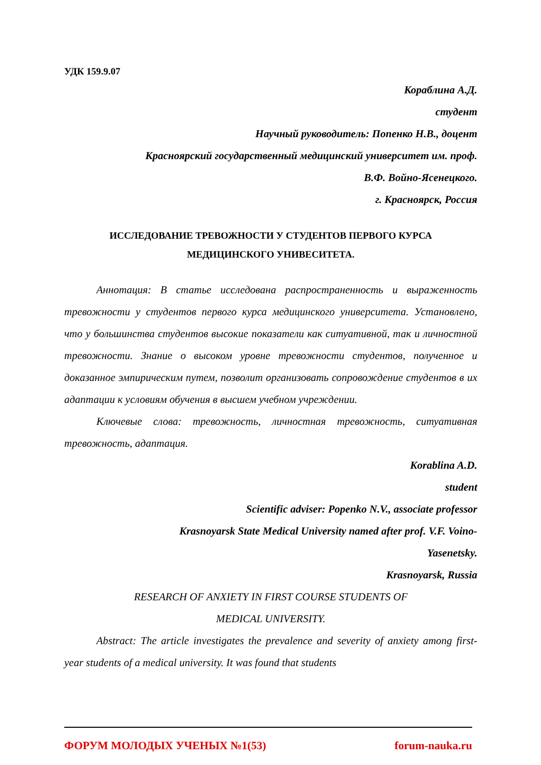УДК 159.9.07
Кораблина А.Д.
студент
Научный руководитель: Попенко Н.В., доцент
Красноярский государственный медицинский университет им. проф.
В.Ф. Войно-Ясенецкого.
г. Красноярск, Россия
ИССЛЕДОВАНИЕ ТРЕВОЖНОСТИ У СТУДЕНТОВ ПЕРВОГО КУРСА
МЕДИЦИНСКОГО УНИВЕСИТЕТА.
Аннотация: В статье исследована распространенность и выраженность тревожности у студентов первого курса медицинского университета. Установлено, что у большинства студентов высокие показатели как ситуативной, так и личностной тревожности. Знание о высоком уровне тревожности студентов, полученное и доказанное эмпирическим путем, позволит организовать сопровождение студентов в их адаптации к условиям обучения в высшем учебном учреждении.
Ключевые слова: тревожность, личностная тревожность, ситуативная тревожность, адаптация.
Korablina A.D.
student
Scientific adviser: Popenko N.V., associate professor
Krasnoyarsk State Medical University named after prof. V.F. Voino-
Yasenetsky.
Krasnoyarsk, Russia
RESEARCH OF ANXIETY IN FIRST COURSE STUDENTS OF
MEDICAL UNIVERSITY.
Abstract: The article investigates the prevalence and severity of anxiety among first-year students of a medical university. It was found that students
ФОРУМ МОЛОДЫХ УЧЕНЫХ №1(53) forum-nauka.ru